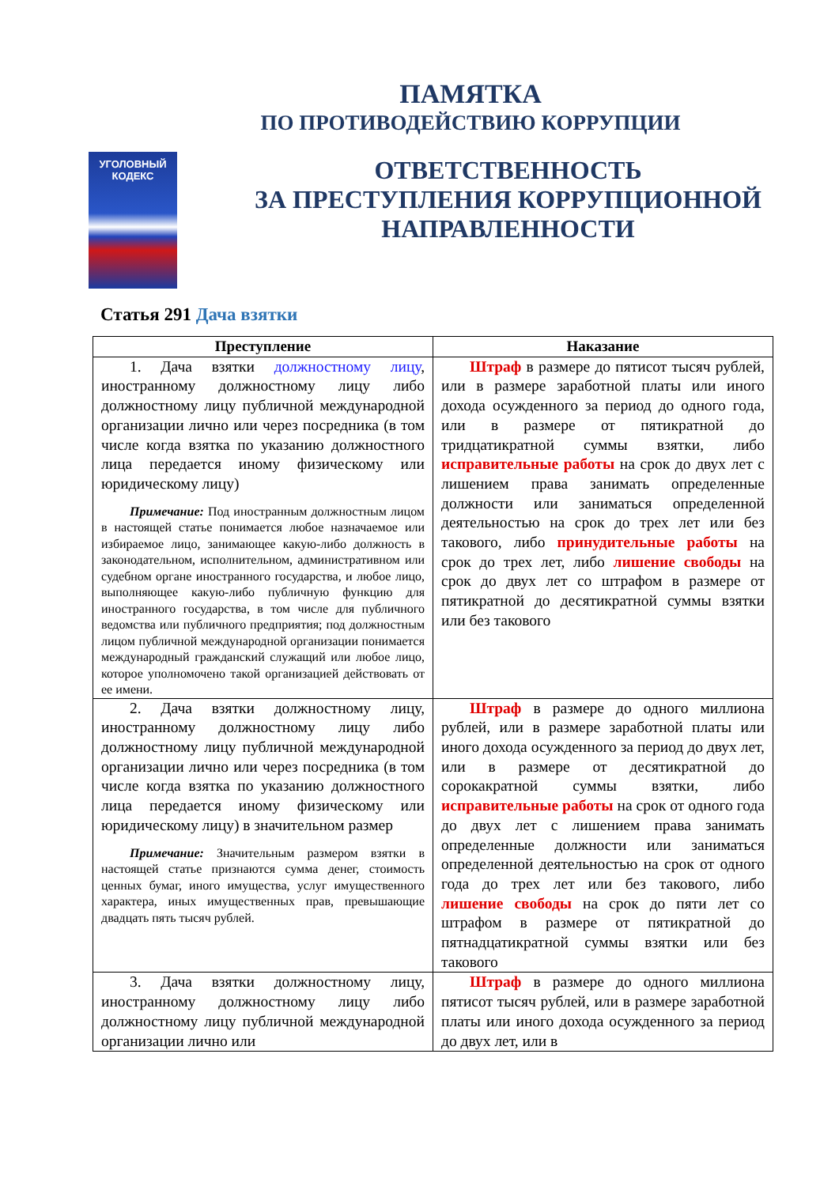ПАМЯТКА
ПО ПРОТИВОДЕЙСТВИЮ КОРРУПЦИИ
УГОЛОВНЫЙ
КОДЕКС
ОТВЕТСТВЕННОСТЬ
ЗА ПРЕСТУПЛЕНИЯ КОРРУПЦИОННОЙ
НАПРАВЛЕННОСТИ
Статья 291 Дача взятки
| Преступление | Наказание |
| --- | --- |
| 1. Дача взятки должностному лицу , иностранному должностному лицу либо должностному лицу публичной международной организации лично или через посредника (в том числе когда взятка по указанию должностного лица передается иному физическому или юридическому лицу) Примечание: Под иностранным должностным лицом в настоящей статье понимается любое назначаемое или избираемое лицо, занимающее какую-либо должность в законодательном, исполнительном, административном или судебном органе иностранного государства, и любое лицо, выполняющее какую-либо публичную функцию для иностранного государства, в том числе для публичного ведомства или публичного предприятия; под должностным лицом публичной международной организации понимается международный гражданский служащий или любое лицо, которое уполномочено такой организацией действовать от ее имени. | Штраф в размере до пятисот тысяч рублей, или в размере заработной платы или иного дохода осужденного за период до одного года, или в размере от пятикратной до тридцатикратной суммы взятки, либо исправительные работы на срок до двух лет с лишением права занимать определенные должности или заниматься определенной деятельностью на срок до трех лет или без такового, либо принудительные работы на срок до трех лет, либо лишение свободы на срок до двух лет со штрафом в размере от пятикратной до десятикратной суммы взятки или без такового |
| 2. Дача взятки должностному лицу, иностранному должностному лицу либо должностному лицу публичной международной организации лично или через посредника (в том числе когда взятка по указанию должностного лица передается иному физическому или юридическому лицу) в значительном размер Примечание: Значительным размером взятки в настоящей статье признаются сумма денег, стоимость ценных бумаг, иного имущества, услуг имущественного характера, иных имущественных прав, превышающие двадцать пять тысяч рублей. | Штраф в размере до одного миллиона рублей, или в размере заработной платы или иного дохода осужденного за период до двух лет, или в размере от десятикратной до сорокакратной суммы взятки, либо исправительные работы на срок от одного года до двух лет с лишением права занимать определенные должности или заниматься определенной деятельностью на срок от одного года до трех лет или без такового, либо лишение свободы на срок до пяти лет со штрафом в размере от пятикратной до пятнадцатикратной суммы взятки или без такового |
| 3. Дача взятки должностному лицу, иностранному должностному лицу либо должностному лицу публичной международной организации лично или | Штраф в размере до одного миллиона пятисот тысяч рублей, или в размере заработной платы или иного дохода осужденного за период до двух лет, или в |